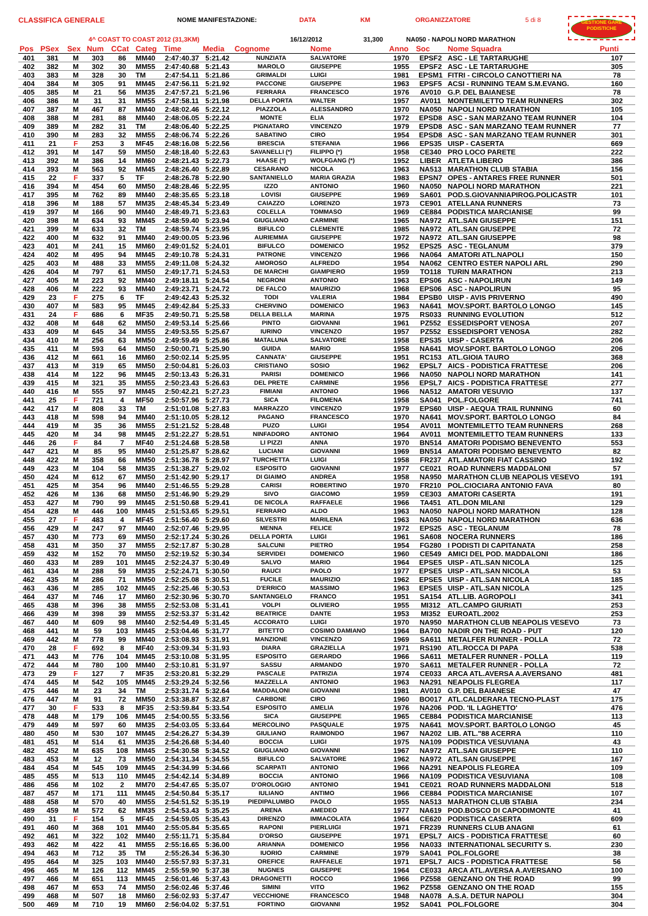CLASSIFICA GENERALE
NOME MANIFESTAZIONE:
DATA
KM
ORGANIZZATORE
5 di 8
GESTIONE GARE PODISTICHE
4^ COAST TO COAST 2012 (31,3KM)
16/12/2012
31,300
NA050 - NAPOLI NORD MARATHON
| Pos | PSex | Sex | Num | CCat | Categ | Time | Media | Cognome | Nome | Anno | Soc | Nome Squadra | Punti |
| --- | --- | --- | --- | --- | --- | --- | --- | --- | --- | --- | --- | --- | --- |
| 401 | 381 | M | 303 | 86 | MM40 | 2:47:40.37 | 5:21.42 | NUNZIATA | SALVATORE | 1970 | EPSF2 | ASC - LE TARTARUGHE | 107 |
| 402 | 382 | M | 302 | 30 | MM55 | 2:47:40.68 | 5:21.43 | MAROLO | GIUSEPPE | 1955 | EPSF2 | ASC - LE TARTARUGHE | 305 |
| 403 | 383 | M | 328 | 30 | TM | 2:47:54.11 | 5:21.86 | GRIMALDI | LUIGI | 1981 | EPSM1 | FITRI - CIRCOLO CANOTTIERI NA | 78 |
| 404 | 384 | M | 305 | 91 | MM45 | 2:47:56.11 | 5:21.92 | PACCONE | GIUSEPPE | 1963 | EPSF5 | ACSI - RUNNING TEAM S.M.EVANG. | 160 |
| 405 | 385 | M | 21 | 56 | MM35 | 2:47:57.21 | 5:21.96 | FERRARA | FRANCESCO | 1976 | AV010 | G.P. DEL BAIANESE | 78 |
| 406 | 386 | M | 31 | 31 | MM55 | 2:47:58.11 | 5:21.98 | DELLA PORTA | WALTER | 1957 | AV011 | MONTEMILETTO TEAM RUNNERS | 302 |
| 407 | 387 | M | 467 | 87 | MM40 | 2:48:02.46 | 5:22.12 | PIAZZOLA | ALESSANDRO | 1970 | NA050 | NAPOLI NORD MARATHON | 105 |
| 408 | 388 | M | 281 | 88 | MM40 | 2:48:06.05 | 5:22.24 | MONTE | ELIA | 1972 | EPSD8 | ASC - SAN MARZANO TEAM RUNNER | 104 |
| 409 | 389 | M | 282 | 31 | TM | 2:48:06.40 | 5:22.25 | PIGNATARO | VINCENZO | 1979 | EPSD8 | ASC - SAN MARZANO TEAM RUNNER | 77 |
| 410 | 390 | M | 283 | 32 | MM55 | 2:48:06.74 | 5:22.26 | SABATINO | CIRO | 1954 | EPSD8 | ASC - SAN MARZANO TEAM RUNNER | 301 |
| 411 | 21 | F | 253 | 3 | MF45 | 2:48:16.08 | 5:22.56 | BRESCIA | STEFANIA | 1966 | EPS35 | UISP - CASERTA | 669 |
| 412 | 391 | M | 147 | 59 | MM50 | 2:48:18.40 | 5:22.63 | SAVANELLI (*) | FILIPPO (*) | 1958 | CE340 | PRO LOCO PARETE | 222 |
| 413 | 392 | M | 386 | 14 | MM60 | 2:48:21.43 | 5:22.73 | HAASE (*) | WOLFGANG (*) | 1952 | LIBER | ATLETA LIBERO | 386 |
| 414 | 393 | M | 563 | 92 | MM45 | 2:48:26.40 | 5:22.89 | CESARANO | NICOLA | 1963 | NA513 | MARATHON CLUB STABIA | 156 |
| 415 | 22 | F | 337 | 5 | TF | 2:48:26.78 | 5:22.90 | SANTANIELLO | MARIA GRAZIA | 1983 | EPSN7 | OPES - ANTARES FREE RUNNER | 501 |
| 416 | 394 | M | 454 | 60 | MM50 | 2:48:28.46 | 5:22.95 | IZZO | ANTONIO | 1960 | NA050 | NAPOLI NORD MARATHON | 221 |
| 417 | 395 | M | 762 | 89 | MM40 | 2:48:35.65 | 5:23.18 | LOVISI | GIUSEPPE | 1969 | SA601 | POD.S.GIOVANNIAPIROG.POLICASTR | 101 |
| 418 | 396 | M | 188 | 57 | MM35 | 2:48:45.34 | 5:23.49 | CAIAZZO | LORENZO | 1973 | CE901 | ATELLANA RUNNERS | 73 |
| 419 | 397 | M | 166 | 90 | MM40 | 2:48:49.71 | 5:23.63 | COLELLA | TOMMASO | 1969 | CE884 | PODISTICA MARCIANISE | 99 |
| 420 | 398 | M | 634 | 93 | MM45 | 2:48:59.40 | 5:23.94 | GIUGLIANO | CARMINE | 1965 | NA972 | ATL.SAN GIUSEPPE | 151 |
| 421 | 399 | M | 633 | 32 | TM | 2:48:59.74 | 5:23.95 | BIFULCO | CLEMENTE | 1985 | NA972 | ATL.SAN GIUSEPPE | 72 |
| 422 | 400 | M | 632 | 91 | MM40 | 2:49:00.05 | 5:23.96 | AURIEMMA | GIUSEPPE | 1972 | NA972 | ATL.SAN GIUSEPPE | 98 |
| 423 | 401 | M | 241 | 15 | MM60 | 2:49:01.52 | 5:24.01 | BIFULCO | DOMENICO | 1952 | EPS25 | ASC - TEGLANUM | 379 |
| 424 | 402 | M | 495 | 94 | MM45 | 2:49:10.78 | 5:24.31 | PATRONE | VINCENZO | 1966 | NA064 | AMATORI ATL.NAPOLI | 150 |
| 425 | 403 | M | 488 | 33 | MM55 | 2:49:11.08 | 5:24.32 | AMOROSO | ALFREDO | 1954 | NA062 | CENTRO ESTER NAPOLI ARL | 290 |
| 426 | 404 | M | 797 | 61 | MM50 | 2:49:17.71 | 5:24.53 | DE MARCHI | GIAMPIERO | 1959 | TO118 | TURIN MARATHON | 213 |
| 427 | 405 | M | 223 | 92 | MM40 | 2:49:18.11 | 5:24.54 | NEGRONI | ANTONIO | 1963 | EPS06 | ASC - NAPOLIRUN | 149 |
| 428 | 406 | M | 222 | 93 | MM40 | 2:49:23.71 | 5:24.72 | DE FALCO | MAURIZIO | 1968 | EPS06 | ASC - NAPOLIRUN | 95 |
| 429 | 23 | F | 275 | 6 | TF | 2:49:42.43 | 5:25.32 | TODI | VALERIA | 1984 | EPSB0 | UISP - AVIS PRIVERNO | 490 |
| 430 | 407 | M | 583 | 95 | MM45 | 2:49:42.84 | 5:25.33 | CHERVINO | DOMENICO | 1963 | NA641 | MOV.SPORT. BARTOLO LONGO | 145 |
| 431 | 24 | F | 686 | 6 | MF35 | 2:49:50.71 | 5:25.58 | DELLA BELLA | MARINA | 1975 | RS033 | RUNNING EVOLUTION | 512 |
| 432 | 408 | M | 648 | 62 | MM50 | 2:49:53.14 | 5:25.66 | PINTO | GIOVANNI | 1961 | PZ552 | ESSEDISPORT VENOSA | 207 |
| 433 | 409 | M | 645 | 34 | MM55 | 2:49:53.55 | 5:25.67 | IURINO | VINCENZO | 1957 | PZ552 | ESSEDISPORT VENOSA | 282 |
| 434 | 410 | M | 256 | 63 | MM50 | 2:49:59.49 | 5:25.86 | MATALUNA | SALVATORE | 1958 | EPS35 | UISP - CASERTA | 206 |
| 435 | 411 | M | 593 | 64 | MM50 | 2:50:00.71 | 5:25.90 | GUIDA | MARIO | 1958 | NA641 | MOV.SPORT. BARTOLO LONGO | 206 |
| 436 | 412 | M | 661 | 16 | MM60 | 2:50:02.14 | 5:25.95 | CANNATA' | GIUSEPPE | 1951 | RC153 | ATL.GIOIA TAURO | 368 |
| 437 | 413 | M | 319 | 65 | MM50 | 2:50:04.81 | 5:26.03 | CRISTIANO | SOSIO | 1962 | EPSL7 | AICS - PODISTICA FRATTESE | 206 |
| 438 | 414 | M | 122 | 96 | MM45 | 2:50:13.43 | 5:26.31 | PARISI | DOMENICO | 1966 | NA050 | NAPOLI NORD MARATHON | 141 |
| 439 | 415 | M | 321 | 35 | MM55 | 2:50:23.43 | 5:26.63 | DEL PRETE | CARMINE | 1956 | EPSL7 | AICS - PODISTICA FRATTESE | 277 |
| 440 | 416 | M | 555 | 97 | MM45 | 2:50:42.21 | 5:27.23 | FIMIANI | ANTONIO | 1966 | NA512 | AMATORI VESUVIO | 137 |
| 441 | 25 | F | 721 | 4 | MF50 | 2:50:57.96 | 5:27.73 | SICA | FILOMENA | 1958 | SA041 | POL.FOLGORE | 741 |
| 442 | 417 | M | 808 | 33 | TM | 2:51:01.08 | 5:27.83 | MARRAZZO | VINCENZO | 1979 | EPS60 | UISP - AEQUA TRAIL RUNNING | 60 |
| 443 | 418 | M | 598 | 94 | MM40 | 2:51:10.05 | 5:28.12 | PAGANO | FRANCESCO | 1970 | NA641 | MOV.SPORT. BARTOLO LONGO | 84 |
| 444 | 419 | M | 35 | 36 | MM55 | 2:51:21.52 | 5:28.48 | PUZO | LUIGI | 1954 | AV011 | MONTEMILETTO TEAM RUNNERS | 268 |
| 445 | 420 | M | 34 | 98 | MM45 | 2:51:22.27 | 5:28.51 | NINFADORO | ANTONIO | 1964 | AV011 | MONTEMILETTO TEAM RUNNERS | 133 |
| 446 | 26 | F | 84 | 7 | MF40 | 2:51:24.68 | 5:28.58 | LI PIZZI | ANNA | 1970 | BN514 | AMATORI PODISMO BENEVENTO | 553 |
| 447 | 421 | M | 85 | 95 | MM40 | 2:51:25.87 | 5:28.62 | LUCIANI | GIOVANNI | 1969 | BN514 | AMATORI PODISMO BENEVENTO | 82 |
| 448 | 422 | M | 358 | 66 | MM50 | 2:51:36.78 | 5:28.97 | TURCHETTA | LUIGI | 1958 | FR237 | ATL.AMATORI FIAT CASSINO | 192 |
| 449 | 423 | M | 104 | 58 | MM35 | 2:51:38.27 | 5:29.02 | ESPOSITO | GIOVANNI | 1977 | CE021 | ROAD RUNNERS MADDALONI | 57 |
| 450 | 424 | M | 612 | 67 | MM50 | 2:51:42.90 | 5:29.17 | DI GIAIMO | ANDREA | 1958 | NA950 | MARATHON CLUB NEAPOLIS VESEVO | 191 |
| 451 | 425 | M | 354 | 96 | MM40 | 2:51:46.55 | 5:29.28 | CARISI | ROBERTINO | 1970 | FR210 | POL.CIOCIARA ANTONIO FAVA | 80 |
| 452 | 426 | M | 136 | 68 | MM50 | 2:51:46.90 | 5:29.29 | SIVO | GIACOMO | 1959 | CE303 | AMATORI CASERTA | 191 |
| 453 | 427 | M | 790 | 99 | MM45 | 2:51:50.68 | 5:29.41 | DE NICOLA | RAFFAELE | 1966 | TA451 | ATL.DON MILANI | 129 |
| 454 | 428 | M | 446 | 100 | MM45 | 2:51:53.65 | 5:29.51 | FERRARO | ALDO | 1963 | NA050 | NAPOLI NORD MARATHON | 128 |
| 455 | 27 | F | 483 | 4 | MF45 | 2:51:56.40 | 5:29.60 | SILVESTRI | MARILENA | 1963 | NA050 | NAPOLI NORD MARATHON | 636 |
| 456 | 429 | M | 247 | 97 | MM40 | 2:52:07.46 | 5:29.95 | MENNA | FELICE | 1972 | EPS25 | ASC - TEGLANUM | 78 |
| 457 | 430 | M | 773 | 69 | MM50 | 2:52:17.24 | 5:30.26 | DELLA PORTA | LUIGI | 1961 | SA608 | NOCERA RUNNERS | 186 |
| 458 | 431 | M | 350 | 37 | MM55 | 2:52:17.87 | 5:30.28 | SALCUNI | PIETRO | 1954 | FG280 | I PODISTI DI CAPITANATA | 258 |
| 459 | 432 | M | 152 | 70 | MM50 | 2:52:19.52 | 5:30.34 | SERVIDEI | DOMENICO | 1960 | CE549 | AMICI DEL POD. MADDALONI | 186 |
| 460 | 433 | M | 289 | 101 | MM45 | 2:52:24.37 | 5:30.49 | SALVO | MARIO | 1964 | EPSE5 | UISP - ATL.SAN NICOLA | 125 |
| 461 | 434 | M | 288 | 59 | MM35 | 2:52:24.71 | 5:30.50 | RAUCI | PAOLO | 1977 | EPSE5 | UISP - ATL.SAN NICOLA | 53 |
| 462 | 435 | M | 286 | 71 | MM50 | 2:52:25.08 | 5:30.51 | FUCILE | MAURIZIO | 1962 | EPSE5 | UISP - ATL.SAN NICOLA | 185 |
| 463 | 436 | M | 285 | 102 | MM45 | 2:52:25.46 | 5:30.53 | D'ERRICO | MASSIMO | 1963 | EPSE5 | UISP - ATL.SAN NICOLA | 125 |
| 464 | 437 | M | 746 | 17 | MM60 | 2:52:30.96 | 5:30.70 | SANTANGELO | FRANCO | 1951 | SA154 | ATL.LIB. AGROPOLI | 341 |
| 465 | 438 | M | 396 | 38 | MM55 | 2:52:53.08 | 5:31.41 | VOLPI | OLIVIERO | 1955 | MI312 | ATL.CAMPO GIURIATI | 253 |
| 466 | 439 | M | 398 | 39 | MM55 | 2:52:53.37 | 5:31.42 | BEATRICE | DANTE | 1953 | MI352 | EUROATL.2002 | 253 |
| 467 | 440 | M | 609 | 98 | MM40 | 2:52:54.49 | 5:31.45 | ACCORATO | LUIGI | 1970 | NA950 | MARATHON CLUB NEAPOLIS VESEVO | 73 |
| 468 | 441 | M | 59 | 103 | MM45 | 2:53:04.46 | 5:31.77 | BITETTO | COSIMO DAMIANO | 1964 | BA700 | NADIR ON THE ROAD - PUT | 120 |
| 469 | 442 | M | 778 | 99 | MM40 | 2:53:08.93 | 5:31.91 | MANZIONE | VINCENZO | 1969 | SA611 | METALFER RUNNER - POLLA | 72 |
| 470 | 28 | F | 692 | 8 | MF40 | 2:53:09.34 | 5:31.93 | DIARA | GRAZIELLA | 1971 | RS190 | ATL.ROCCA DI PAPA | 538 |
| 471 | 443 | M | 776 | 104 | MM45 | 2:53:10.08 | 5:31.95 | ESPOSITO | GERARDO | 1966 | SA611 | METALFER RUNNER - POLLA | 119 |
| 472 | 444 | M | 780 | 100 | MM40 | 2:53:10.81 | 5:31.97 | SASSU | ARMANDO | 1970 | SA611 | METALFER RUNNER - POLLA | 72 |
| 473 | 29 | F | 127 | 7 | MF35 | 2:53:20.81 | 5:32.29 | PASCALE | PATRIZIA | 1974 | CE033 | ARCA ATL.AVERSA A.AVERSANO | 481 |
| 474 | 445 | M | 542 | 105 | MM45 | 2:53:29.24 | 5:32.56 | MAZZELLA | ANTONIO | 1963 | NA291 | NEAPOLIS FLEGREA | 117 |
| 475 | 446 | M | 23 | 34 | TM | 2:53:31.74 | 5:32.64 | MADDALONI | GIOVANNI | 1981 | AV010 | G.P. DEL BAIANESE | 47 |
| 476 | 447 | M | 91 | 72 | MM50 | 2:53:38.87 | 5:32.87 | CARBONE | CIRO | 1960 | BO017 | ATL.CALDERARA TECNO-PLAST | 175 |
| 477 | 30 | F | 533 | 8 | MF35 | 2:53:59.84 | 5:33.54 | ESPOSITO | AMELIA | 1976 | NA206 | POD. 'IL LAGHETTO' | 476 |
| 478 | 448 | M | 179 | 106 | MM45 | 2:54:00.55 | 5:33.56 | SICA | GIUSEPPE | 1965 | CE884 | PODISTICA MARCIANISE | 113 |
| 479 | 449 | M | 597 | 60 | MM35 | 2:54:03.05 | 5:33.64 | MERCOLINO | PASQUALE | 1975 | NA641 | MOV.SPORT. BARTOLO LONGO | 45 |
| 480 | 450 | M | 530 | 107 | MM45 | 2:54:26.27 | 5:34.39 | GIULIANO | RAIMONDO | 1967 | NA202 | LIB. ATL."88 ACERRA | 110 |
| 481 | 451 | M | 514 | 61 | MM35 | 2:54:26.68 | 5:34.40 | BOCCIA | LUIGI | 1975 | NA109 | PODISTICA VESUVIANA | 43 |
| 482 | 452 | M | 635 | 108 | MM45 | 2:54:30.58 | 5:34.52 | GIUGLIANO | GIOVANNI | 1967 | NA972 | ATL.SAN GIUSEPPE | 110 |
| 483 | 453 | M | 12 | 73 | MM50 | 2:54:31.34 | 5:34.55 | BIFULCO | SALVATORE | 1962 | NA972 | ATL.SAN GIUSEPPE | 167 |
| 484 | 454 | M | 545 | 109 | MM45 | 2:54:34.99 | 5:34.66 | SCARPATI | ANTONIO | 1966 | NA291 | NEAPOLIS FLEGREA | 109 |
| 485 | 455 | M | 513 | 110 | MM45 | 2:54:42.14 | 5:34.89 | BOCCIA | ANTONIO | 1966 | NA109 | PODISTICA VESUVIANA | 108 |
| 486 | 456 | M | 102 | 2 | MM70 | 2:54:47.65 | 5:35.07 | D'OROLOGIO | ANTONIO | 1941 | CE021 | ROAD RUNNERS MADDALONI | 518 |
| 487 | 457 | M | 171 | 111 | MM45 | 2:54:50.84 | 5:35.17 | IULIANO | ANTIMO | 1966 | CE884 | PODISTICA MARCIANISE | 107 |
| 488 | 458 | M | 570 | 40 | MM55 | 2:54:51.52 | 5:35.19 | PIEDIPALUMBO | PAOLO | 1955 | NA513 | MARATHON CLUB STABIA | 234 |
| 489 | 459 | M | 572 | 62 | MM35 | 2:54:53.43 | 5:35.25 | ARENA | AMEDEO | 1977 | NA619 | POD.BOSCO DI CAPODIMONTE | 41 |
| 490 | 31 | F | 154 | 5 | MF45 | 2:54:59.05 | 5:35.43 | DIRENZO | IMMACOLATA | 1964 | CE620 | PODISTICA CASERTA | 609 |
| 491 | 460 | M | 368 | 101 | MM40 | 2:55:05.84 | 5:35.65 | RAPONI | PIERLUIGI | 1971 | FR239 | RUNNERS CLUB ANAGNI | 61 |
| 492 | 461 | M | 322 | 102 | MM40 | 2:55:11.71 | 5:35.84 | D'ORSO | GIUSEPPE | 1971 | EPSL7 | AICS - PODISTICA FRATTESE | 60 |
| 493 | 462 | M | 422 | 41 | MM55 | 2:55:16.65 | 5:36.00 | ARIANNA | DOMENICO | 1956 | NA033 | INTERNATIONAL SECURITY S. | 230 |
| 494 | 463 | M | 712 | 35 | TM | 2:55:26.34 | 5:36.30 | IUORIO | CARMINE | 1979 | SA041 | POL.FOLGORE | 38 |
| 495 | 464 | M | 325 | 103 | MM40 | 2:55:57.93 | 5:37.31 | OREFICE | RAFFAELE | 1971 | EPSL7 | AICS - PODISTICA FRATTESE | 56 |
| 496 | 465 | M | 126 | 112 | MM45 | 2:55:59.90 | 5:37.38 | NUGNES | GIUSEPPE | 1964 | CE033 | ARCA ATL.AVERSA A.AVERSANO | 100 |
| 497 | 466 | M | 651 | 113 | MM45 | 2:56:01.46 | 5:37.43 | DRAGONETTI | ROCCO | 1966 | PZ558 | GENZANO ON THE ROAD | 99 |
| 498 | 467 | M | 653 | 74 | MM50 | 2:56:02.46 | 5:37.46 | SIMINI | VITO | 1962 | PZ558 | GENZANO ON THE ROAD | 155 |
| 499 | 468 | M | 507 | 18 | MM60 | 2:56:02.93 | 5:37.47 | VECCHIONE | FRANCESCO | 1948 | NA078 | A.S.A. DETUR NAPOLI | 304 |
| 500 | 469 | M | 710 | 19 | MM60 | 2:56:04.02 | 5:37.51 | FORTINO | GIOVANNI | 1952 | SA041 | POL.FOLGORE | 304 |